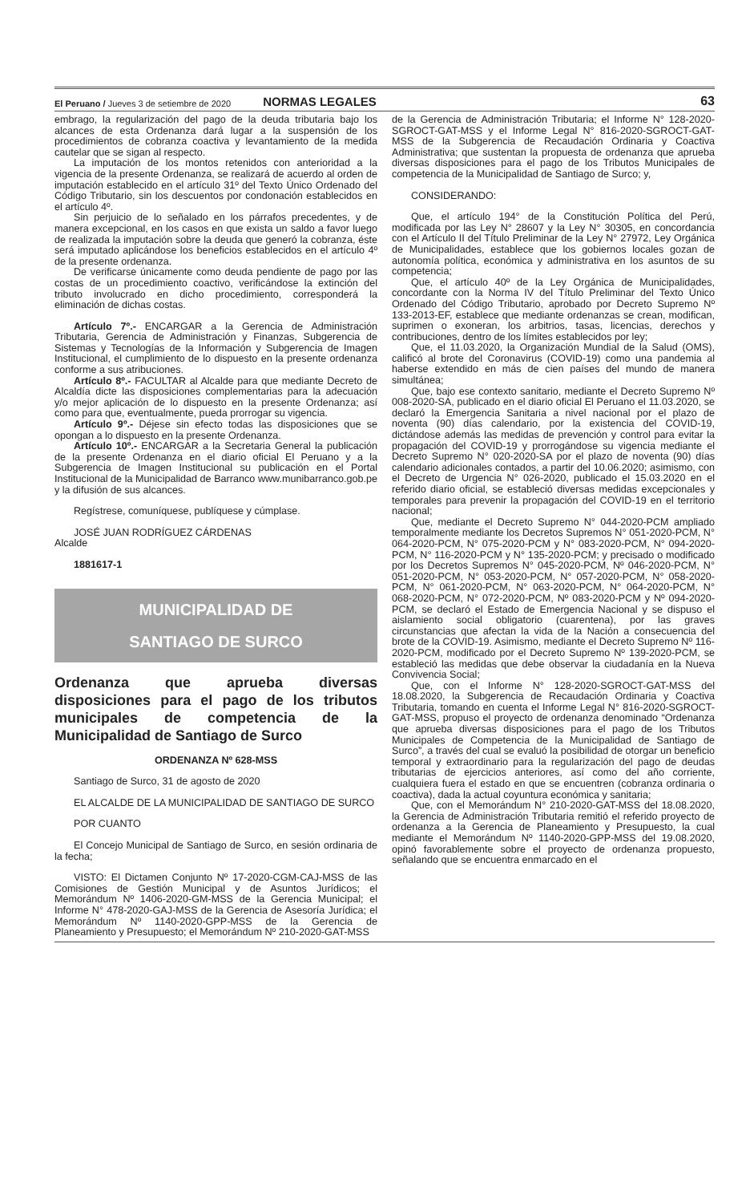El Peruano / Jueves 3 de setiembre de 2020 NORMAS LEGALES 63
embrago, la regularización del pago de la deuda tributaria bajo los alcances de esta Ordenanza dará lugar a la suspensión de los procedimientos de cobranza coactiva y levantamiento de la medida cautelar que se sigan al respecto.
La imputación de los montos retenidos con anterioridad a la vigencia de la presente Ordenanza, se realizará de acuerdo al orden de imputación establecido en el artículo 31º del Texto Único Ordenado del Código Tributario, sin los descuentos por condonación establecidos en el artículo 4º.
Sin perjuicio de lo señalado en los párrafos precedentes, y de manera excepcional, en los casos en que exista un saldo a favor luego de realizada la imputación sobre la deuda que generó la cobranza, éste será imputado aplicándose los beneficios establecidos en el artículo 4º de la presente ordenanza.
De verificarse únicamente como deuda pendiente de pago por las costas de un procedimiento coactivo, verificándose la extinción del tributo involucrado en dicho procedimiento, corresponderá la eliminación de dichas costas.
Artículo 7º.- ENCARGAR a la Gerencia de Administración Tributaria, Gerencia de Administración y Finanzas, Subgerencia de Sistemas y Tecnologías de la Información y Subgerencia de Imagen Institucional, el cumplimiento de lo dispuesto en la presente ordenanza conforme a sus atribuciones.
Artículo 8º.- FACULTAR al Alcalde para que mediante Decreto de Alcaldía dicte las disposiciones complementarias para la adecuación y/o mejor aplicación de lo dispuesto en la presente Ordenanza; así como para que, eventualmente, pueda prorrogar su vigencia.
Artículo 9º.- Déjese sin efecto todas las disposiciones que se opongan a lo dispuesto en la presente Ordenanza.
Artículo 10º.- ENCARGAR a la Secretaria General la publicación de la presente Ordenanza en el diario oficial El Peruano y a la Subgerencia de Imagen Institucional su publicación en el Portal Institucional de la Municipalidad de Barranco www.munibarranco.gob.pe y la difusión de sus alcances.
Regístrese, comuníquese, publíquese y cúmplase.
JOSÉ JUAN RODRÍGUEZ CÁRDENAS
Alcalde
1881617-1
MUNICIPALIDAD DE
SANTIAGO DE SURCO
Ordenanza que aprueba diversas disposiciones para el pago de los tributos municipales de competencia de la Municipalidad de Santiago de Surco
ORDENANZA Nº 628-MSS
Santiago de Surco, 31 de agosto de 2020
EL ALCALDE DE LA MUNICIPALIDAD DE SANTIAGO DE SURCO
POR CUANTO
El Concejo Municipal de Santiago de Surco, en sesión ordinaria de la fecha;
VISTO: El Dictamen Conjunto Nº 17-2020-CGM-CAJ-MSS de las Comisiones de Gestión Municipal y de Asuntos Jurídicos; el Memorándum Nº 1406-2020-GM-MSS de la Gerencia Municipal; el Informe N° 478-2020-GAJ-MSS de la Gerencia de Asesoría Jurídica; el Memorándum Nº 1140-2020-GPP-MSS de la Gerencia de Planeamiento y Presupuesto; el Memorándum Nº 210-2020-GAT-MSS
de la Gerencia de Administración Tributaria; el Informe N° 128-2020-SGROCT-GAT-MSS y el Informe Legal N° 816-2020-SGROCT-GAT-MSS de la Subgerencia de Recaudación Ordinaria y Coactiva Administrativa; que sustentan la propuesta de ordenanza que aprueba diversas disposiciones para el pago de los Tributos Municipales de competencia de la Municipalidad de Santiago de Surco; y,
CONSIDERANDO:
Que, el artículo 194° de la Constitución Política del Perú, modificada por las Ley N° 28607 y la Ley N° 30305, en concordancia con el Artículo II del Título Preliminar de la Ley N° 27972, Ley Orgánica de Municipalidades, establece que los gobiernos locales gozan de autonomía política, económica y administrativa en los asuntos de su competencia;
Que, el artículo 40º de la Ley Orgánica de Municipalidades, concordante con la Norma IV del Título Preliminar del Texto Único Ordenado del Código Tributario, aprobado por Decreto Supremo Nº 133-2013-EF, establece que mediante ordenanzas se crean, modifican, suprimen o exoneran, los arbitrios, tasas, licencias, derechos y contribuciones, dentro de los límites establecidos por ley;
Que, el 11.03.2020, la Organización Mundial de la Salud (OMS), calificó al brote del Coronavirus (COVID-19) como una pandemia al haberse extendido en más de cien países del mundo de manera simultánea;
Que, bajo ese contexto sanitario, mediante el Decreto Supremo Nº 008-2020-SA, publicado en el diario oficial El Peruano el 11.03.2020, se declaró la Emergencia Sanitaria a nivel nacional por el plazo de noventa (90) días calendario, por la existencia del COVID-19, dictándose además las medidas de prevención y control para evitar la propagación del COVID-19 y prorrogándose su vigencia mediante el Decreto Supremo N° 020-2020-SA por el plazo de noventa (90) días calendario adicionales contados, a partir del 10.06.2020; asimismo, con el Decreto de Urgencia N° 026-2020, publicado el 15.03.2020 en el referido diario oficial, se estableció diversas medidas excepcionales y temporales para prevenir la propagación del COVID-19 en el territorio nacional;
Que, mediante el Decreto Supremo N° 044-2020-PCM ampliado temporalmente mediante los Decretos Supremos N° 051-2020-PCM, N° 064-2020-PCM, N° 075-2020-PCM y N° 083-2020-PCM, N° 094-2020-PCM, N° 116-2020-PCM y N° 135-2020-PCM; y precisado o modificado por los Decretos Supremos N° 045-2020-PCM, Nº 046-2020-PCM, N° 051-2020-PCM, N° 053-2020-PCM, N° 057-2020-PCM, N° 058-2020-PCM, N° 061-2020-PCM, N° 063-2020-PCM, N° 064-2020-PCM, N° 068-2020-PCM, N° 072-2020-PCM, Nº 083-2020-PCM y Nº 094-2020-PCM, se declaró el Estado de Emergencia Nacional y se dispuso el aislamiento social obligatorio (cuarentena), por las graves circunstancias que afectan la vida de la Nación a consecuencia del brote de la COVID-19. Asimismo, mediante el Decreto Supremo Nº 116-2020-PCM, modificado por el Decreto Supremo Nº 139-2020-PCM, se estableció las medidas que debe observar la ciudadanía en la Nueva Convivencia Social;
Que, con el Informe N° 128-2020-SGROCT-GAT-MSS del 18.08.2020, la Subgerencia de Recaudación Ordinaria y Coactiva Tributaria, tomando en cuenta el Informe Legal N° 816-2020-SGROCT-GAT-MSS, propuso el proyecto de ordenanza denominado “Ordenanza que aprueba diversas disposiciones para el pago de los Tributos Municipales de Competencia de la Municipalidad de Santiago de Surco”, a través del cual se evaluó la posibilidad de otorgar un beneficio temporal y extraordinario para la regularización del pago de deudas tributarias de ejercicios anteriores, así como del año corriente, cualquiera fuera el estado en que se encuentren (cobranza ordinaria o coactiva), dada la actual coyuntura económica y sanitaria;
Que, con el Memorándum N° 210-2020-GAT-MSS del 18.08.2020, la Gerencia de Administración Tributaria remitió el referido proyecto de ordenanza a la Gerencia de Planeamiento y Presupuesto, la cual mediante el Memorándum Nº 1140-2020-GPP-MSS del 19.08.2020, opinó favorablemente sobre el proyecto de ordenanza propuesto, señalando que se encuentra enmarcado en el